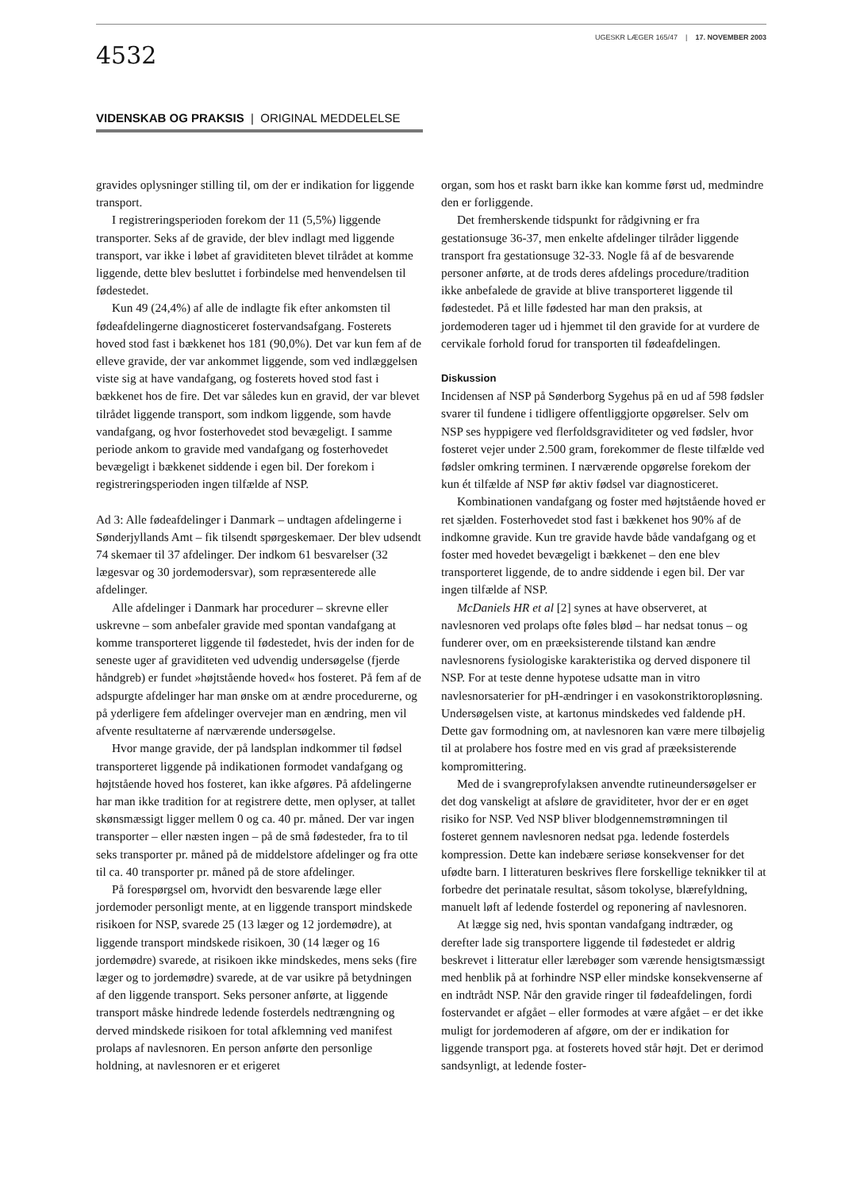4532
UGESKR LÆGER 165/47 | 17. NOVEMBER 2003
VIDENSKAB OG PRAKSIS | ORIGINAL MEDDELELSE
gravides oplysninger stilling til, om der er indikation for liggende transport.
I registreringsperioden forekom der 11 (5,5%) liggende transporter. Seks af de gravide, der blev indlagt med liggende transport, var ikke i løbet af graviditeten blevet tilrådet at komme liggende, dette blev besluttet i forbindelse med henvendelsen til fødestedet.
Kun 49 (24,4%) af alle de indlagte fik efter ankomsten til fødeafdelingerne diagnosticeret fostervandsafgang. Fosterets hoved stod fast i bækkenet hos 181 (90,0%). Det var kun fem af de elleve gravide, der var ankommet liggende, som ved indlæggelsen viste sig at have vandafgang, og fosterets hoved stod fast i bækkenet hos de fire. Det var således kun en gravid, der var blevet tilrådet liggende transport, som indkom liggende, som havde vandafgang, og hvor fosterhovedet stod bevægeligt. I samme periode ankom to gravide med vandafgang og fosterhovedet bevægeligt i bækkenet siddende i egen bil. Der forekom i registreringsperioden ingen tilfælde af NSP.
Ad 3: Alle fødeafdelinger i Danmark – undtagen afdelingerne i Sønderjyllands Amt – fik tilsendt spørgeskemaer. Der blev udsendt 74 skemaer til 37 afdelinger. Der indkom 61 besvarelser (32 lægesvar og 30 jordemodersvar), som repræsenterede alle afdelinger.
Alle afdelinger i Danmark har procedurer – skrevne eller uskrevne – som anbefaler gravide med spontan vandafgang at komme transporteret liggende til fødestedet, hvis der inden for de seneste uger af graviditeten ved udvendig undersøgelse (fjerde håndgreb) er fundet »højtstående hoved« hos fosteret. På fem af de adspurgte afdelinger har man ønske om at ændre procedurerne, og på yderligere fem afdelinger overvejer man en ændring, men vil afvente resultaterne af nærværende undersøgelse.
Hvor mange gravide, der på landsplan indkommer til fødsel transporteret liggende på indikationen formodet vandafgang og højtstående hoved hos fosteret, kan ikke afgøres. På afdelingerne har man ikke tradition for at registrere dette, men oplyser, at tallet skønsmæssigt ligger mellem 0 og ca. 40 pr. måned. Der var ingen transporter – eller næsten ingen – på de små fødesteder, fra to til seks transporter pr. måned på de middelstore afdelinger og fra otte til ca. 40 transporter pr. måned på de store afdelinger.
På forespørgsel om, hvorvidt den besvarende læge eller jordemoder personligt mente, at en liggende transport mindskede risikoen for NSP, svarede 25 (13 læger og 12 jordemødre), at liggende transport mindskede risikoen, 30 (14 læger og 16 jordemødre) svarede, at risikoen ikke mindskedes, mens seks (fire læger og to jordemødre) svarede, at de var usikre på betydningen af den liggende transport. Seks personer anførte, at liggende transport måske hindrede ledende fosterdels nedtrængning og derved mindskede risikoen for total afklemning ved manifest prolaps af navlesnoren. En person anførte den personlige holdning, at navlesnoren er et erigeret
organ, som hos et raskt barn ikke kan komme først ud, medmindre den er forliggende.
Det fremherskende tidspunkt for rådgivning er fra gestationsuge 36-37, men enkelte afdelinger tilråder liggende transport fra gestationsuge 32-33. Nogle få af de besvarende personer anførte, at de trods deres afdelings procedure/tradition ikke anbefalede de gravide at blive transporteret liggende til fødestedet. På et lille fødested har man den praksis, at jordemoderen tager ud i hjemmet til den gravide for at vurdere de cervikale forhold forud for transporten til fødeafdelingen.
Diskussion
Incidensen af NSP på Sønderborg Sygehus på en ud af 598 fødsler svarer til fundene i tidligere offentliggjorte opgørelser. Selv om NSP ses hyppigere ved flerfoldsgraviditeter og ved fødsler, hvor fosteret vejer under 2.500 gram, forekommer de fleste tilfælde ved fødsler omkring terminen. I nærværende opgørelse forekom der kun ét tilfælde af NSP før aktiv fødsel var diagnosticeret.
Kombinationen vandafgang og foster med højtstående hoved er ret sjælden. Fosterhovedet stod fast i bækkenet hos 90% af de indkomne gravide. Kun tre gravide havde både vandafgang og et foster med hovedet bevægeligt i bækkenet – den ene blev transporteret liggende, de to andre siddende i egen bil. Der var ingen tilfælde af NSP.
McDaniels HR et al [2] synes at have observeret, at navlesnoren ved prolaps ofte føles blød – har nedsat tonus – og funderer over, om en præeksisterende tilstand kan ændre navlesnorens fysiologiske karakteristika og derved disponere til NSP. For at teste denne hypotese udsatte man in vitro navlesnorsaterier for pH-ændringer i en vasokonstriktoropløsning. Undersøgelsen viste, at kartonus mindskedes ved faldende pH. Dette gav formodning om, at navlesnoren kan være mere tilbøjelig til at prolabere hos fostre med en vis grad af præeksisterende kompromittering.
Med de i svangreprofylaksen anvendte rutineundersøgelser er det dog vanskeligt at afsløre de graviditeter, hvor der er en øget risiko for NSP. Ved NSP bliver blodgennemstrømningen til fosteret gennem navlesnoren nedsat pga. ledende fosterdels kompression. Dette kan indebære seriøse konsekvenser for det ufødte barn. I litteraturen beskrives flere forskellige teknikker til at forbedre det perinatale resultat, såsom tokolyse, blærefyldning, manuelt løft af ledende fosterdel og reponering af navlesnoren.
At lægge sig ned, hvis spontan vandafgang indtræder, og derefter lade sig transportere liggende til fødestedet er aldrig beskrevet i litteratur eller lærebøger som værende hensigtsmæssigt med henblik på at forhindre NSP eller mindske konsekvenserne af en indtrådt NSP. Når den gravide ringer til fødeafdelingen, fordi fostervandet er afgået – eller formodes at være afgået – er det ikke muligt for jordemoderen af afgøre, om der er indikation for liggende transport pga. at fosterets hoved står højt. Det er derimod sandsynligt, at ledende foster-